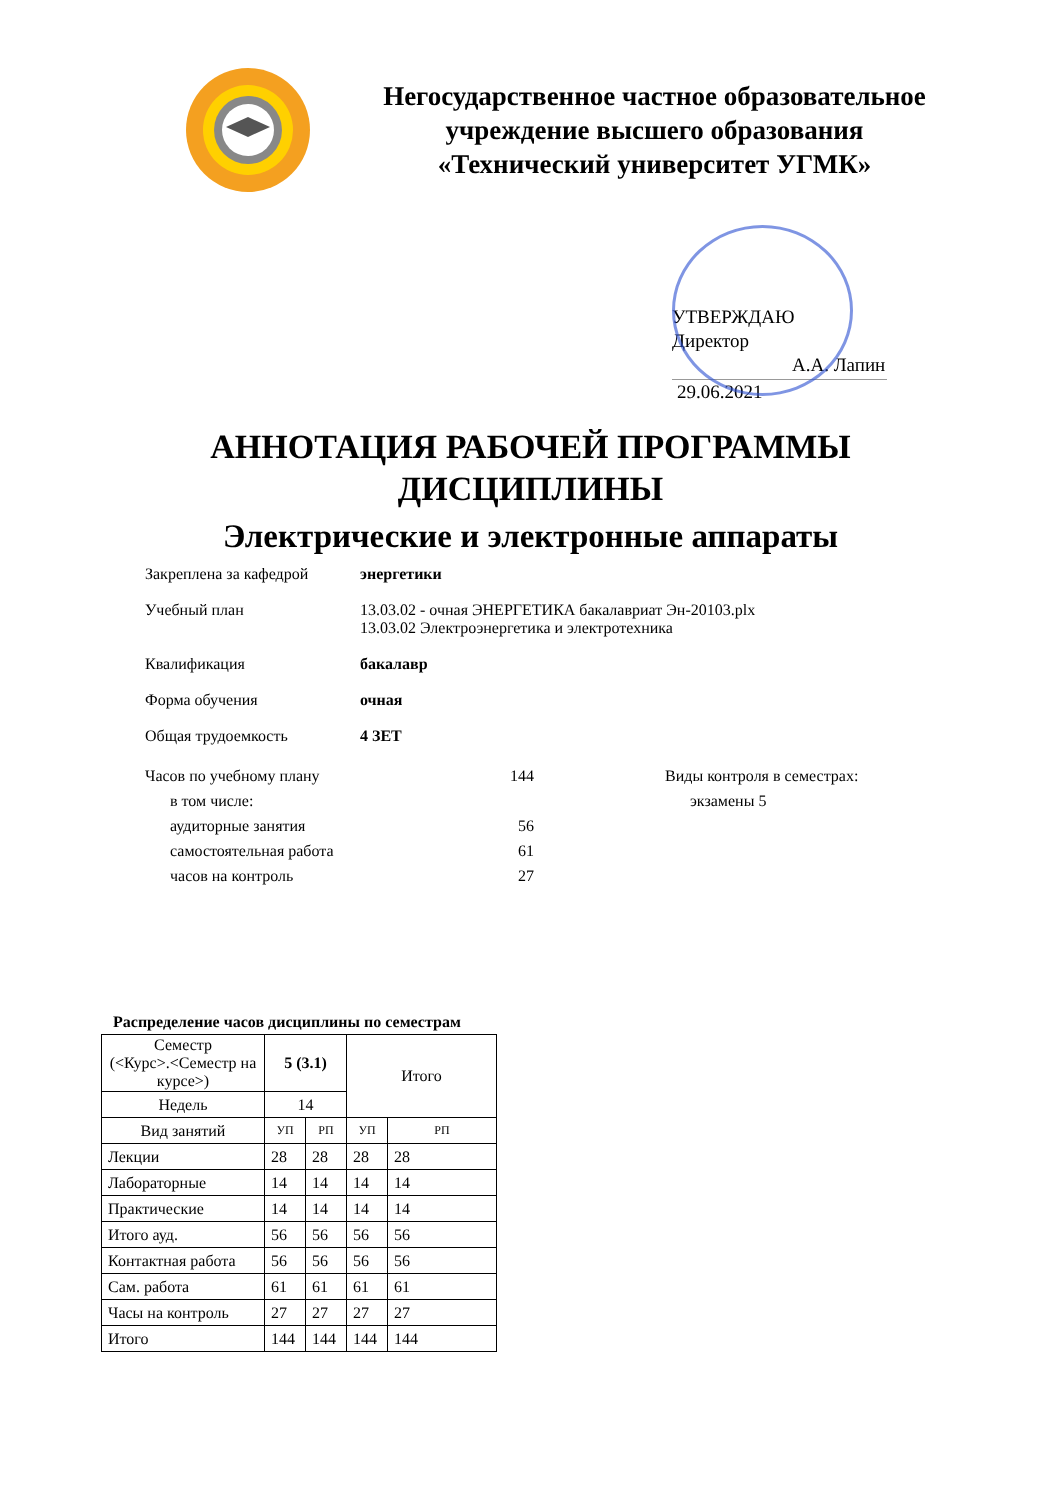Негосударственное частное образовательное учреждение высшего образования «Технический университет УГМК»
УТВЕРЖДАЮ
Директор
А.А. Лапин
29.06.2021
АННОТАЦИЯ РАБОЧЕЙ ПРОГРАММЫ
ДИСЦИПЛИНЫ
Электрические и электронные аппараты
Закреплена за кафедрой энергетики
Учебный план 13.03.02 - очная ЭНЕРГЕТИКА бакалавриат Эн-20103.plx
13.03.02 Электроэнергетика и электротехника
Квалификация бакалавр
Форма обучения очная
Общая трудоемкость 4 ЗЕТ
Часов по учебному плану
в том числе:
аудиторные занятия
самостоятельная работа
часов на контроль
144
56
61
27
Виды контроля в семестрах:
экзамены 5
Распределение часов дисциплины по семестрам
| Семестр (<Курс>.<Семестр на курсе>) | 5 (3.1) | | Итого | |
| Недель | 14 | | | |
| Вид занятий | УП | РП | УП | РП |
| Лекции | 28 | 28 | 28 | 28 |
| Лабораторные | 14 | 14 | 14 | 14 |
| Практические | 14 | 14 | 14 | 14 |
| Итого ауд. | 56 | 56 | 56 | 56 |
| Контактная работа | 56 | 56 | 56 | 56 |
| Сам. работа | 61 | 61 | 61 | 61 |
| Часы на контроль | 27 | 27 | 27 | 27 |
| Итого | 144 | 144 | 144 | 144 |